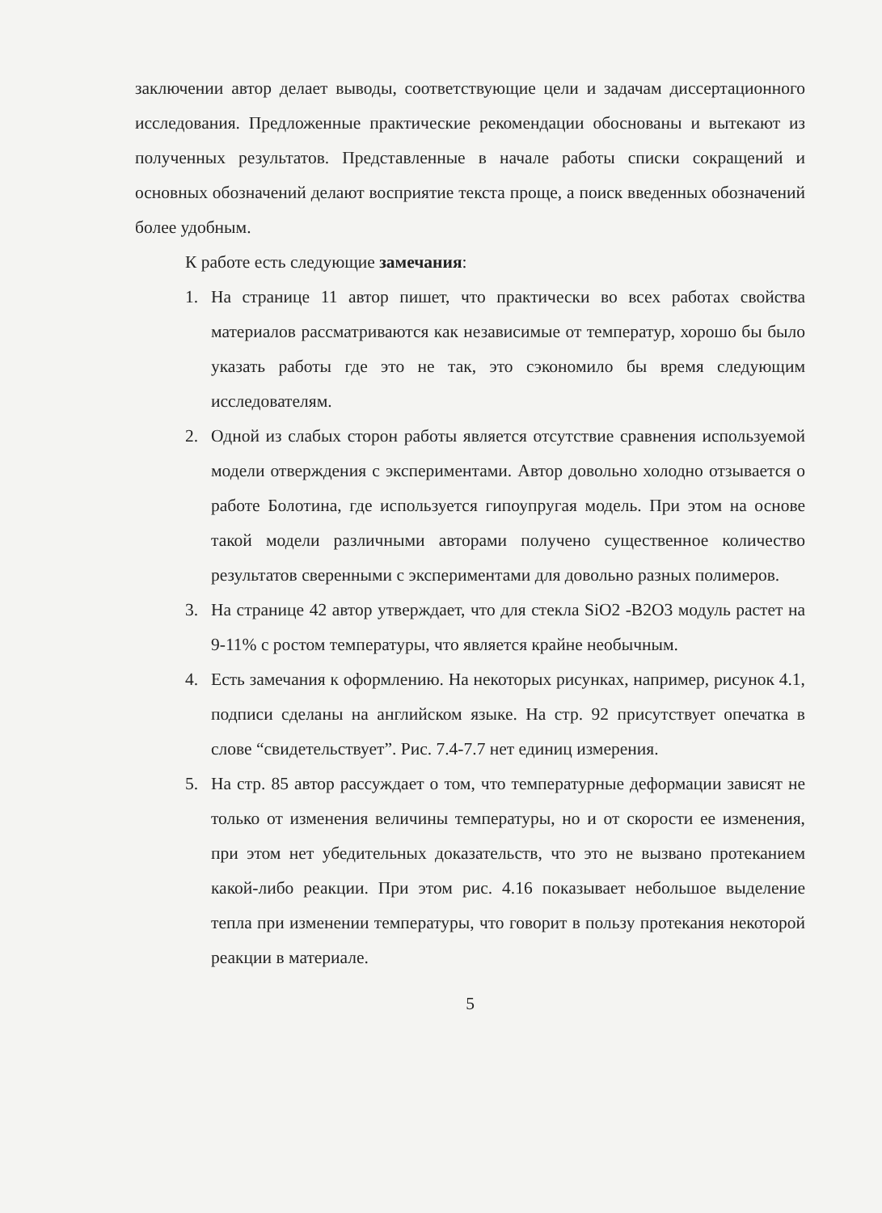заключении автор делает выводы, соответствующие цели и задачам диссертационного исследования. Предложенные практические рекомендации обоснованы и вытекают из полученных результатов. Представленные в начале работы списки сокращений и основных обозначений делают восприятие текста проще, а поиск введенных обозначений более удобным.
К работе есть следующие замечания:
1. На странице 11 автор пишет, что практически во всех работах свойства материалов рассматриваются как независимые от температур, хорошо бы было указать работы где это не так, это сэкономило бы время следующим исследователям.
2. Одной из слабых сторон работы является отсутствие сравнения используемой модели отверждения с экспериментами. Автор довольно холодно отзывается о работе Болотина, где используется гипоупругая модель. При этом на основе такой модели различными авторами получено существенное количество результатов сверенными с экспериментами для довольно разных полимеров.
3. На странице 42 автор утверждает, что для стекла SiO2 -B2O3 модуль растет на 9-11% с ростом температуры, что является крайне необычным.
4. Есть замечания к оформлению. На некоторых рисунках, например, рисунок 4.1, подписи сделаны на английском языке. На стр. 92 присутствует опечатка в слове “свидетельствует”. Рис. 7.4-7.7 нет единиц измерения.
5. На стр. 85 автор рассуждает о том, что температурные деформации зависят не только от изменения величины температуры, но и от скорости ее изменения, при этом нет убедительных доказательств, что это не вызвано протеканием какой-либо реакции. При этом рис. 4.16 показывает небольшое выделение тепла при изменении температуры, что говорит в пользу протекания некоторой реакции в материале.
5